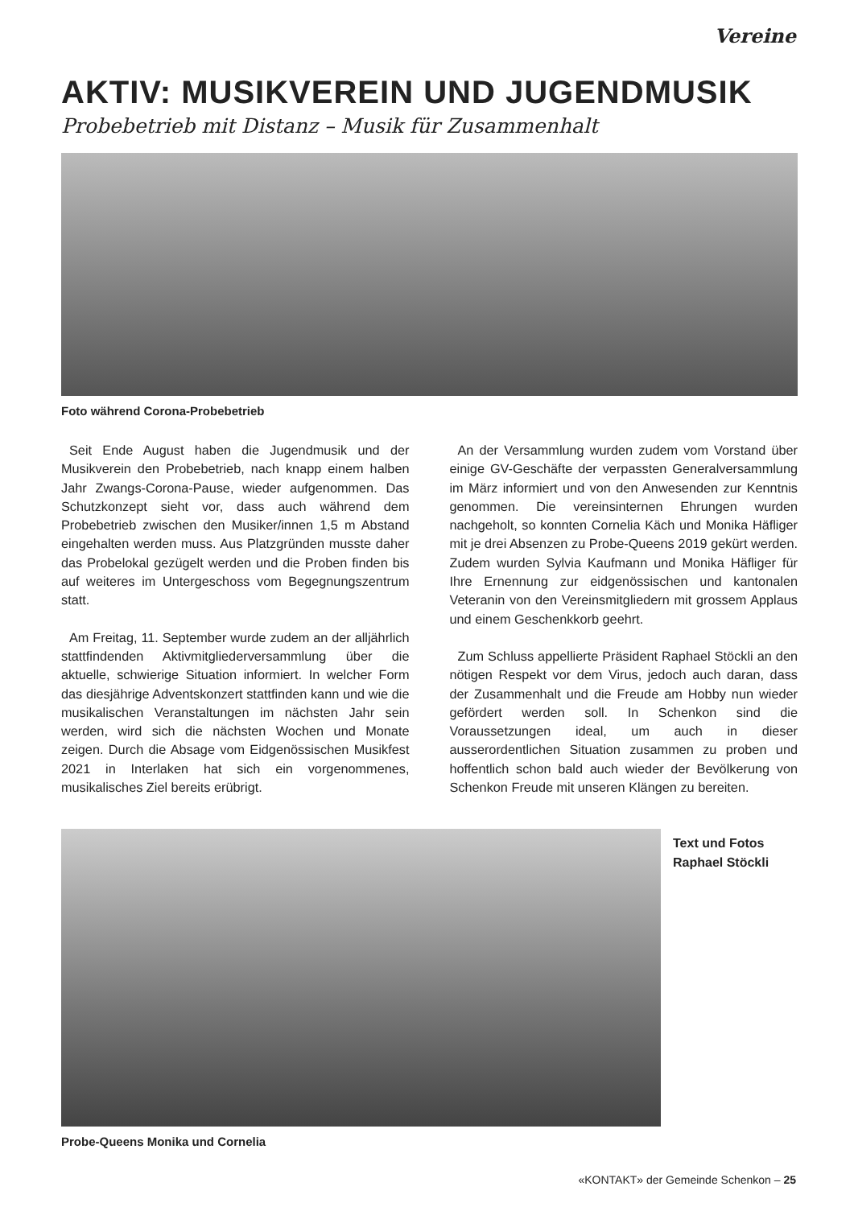Vereine
AKTIV: MUSIKVEREIN UND JUGENDMUSIK
Probebetrieb mit Distanz – Musik für Zusammenhalt
Foto während Corona-Probebetrieb
Seit Ende August haben die Jugendmusik und der Musikverein den Probebetrieb, nach knapp einem halben Jahr Zwangs-Corona-Pause, wieder aufgenommen. Das Schutzkonzept sieht vor, dass auch während dem Probebetrieb zwischen den Musiker/innen 1,5 m Abstand eingehalten werden muss. Aus Platzgründen musste daher das Probelokal gezügelt werden und die Proben finden bis auf weiteres im Untergeschoss vom Begegnungszentrum statt.
Am Freitag, 11. September wurde zudem an der alljährlich stattfindenden Aktivmitgliederversammlung über die aktuelle, schwierige Situation informiert. In welcher Form das diesjährige Adventskonzert stattfinden kann und wie die musikalischen Veranstaltungen im nächsten Jahr sein werden, wird sich die nächsten Wochen und Monate zeigen. Durch die Absage vom Eidgenössischen Musikfest 2021 in Interlaken hat sich ein vorgenommenes, musikalisches Ziel bereits erübrigt.
An der Versammlung wurden zudem vom Vorstand über einige GV-Geschäfte der verpassten Generalversammlung im März informiert und von den Anwesenden zur Kenntnis genommen. Die vereinsinternen Ehrungen wurden nachgeholt, so konnten Cornelia Käch und Monika Häfliger mit je drei Absenzen zu Probe-Queens 2019 gekürt werden. Zudem wurden Sylvia Kaufmann und Monika Häfliger für Ihre Ernennung zur eidgenössischen und kantonalen Veteranin von den Vereinsmitgliedern mit grossem Applaus und einem Geschenkkorb geehrt.
Zum Schluss appellierte Präsident Raphael Stöckli an den nötigen Respekt vor dem Virus, jedoch auch daran, dass der Zusammenhalt und die Freude am Hobby nun wieder gefördert werden soll. In Schenkon sind die Voraussetzungen ideal, um auch in dieser ausserordentlichen Situation zusammen zu proben und hoffentlich schon bald auch wieder der Bevölkerung von Schenkon Freude mit unseren Klängen zu bereiten.
Text und Fotos
Raphael Stöckli
Probe-Queens Monika und Cornelia
«KONTAKT» der Gemeinde Schenkon – 25